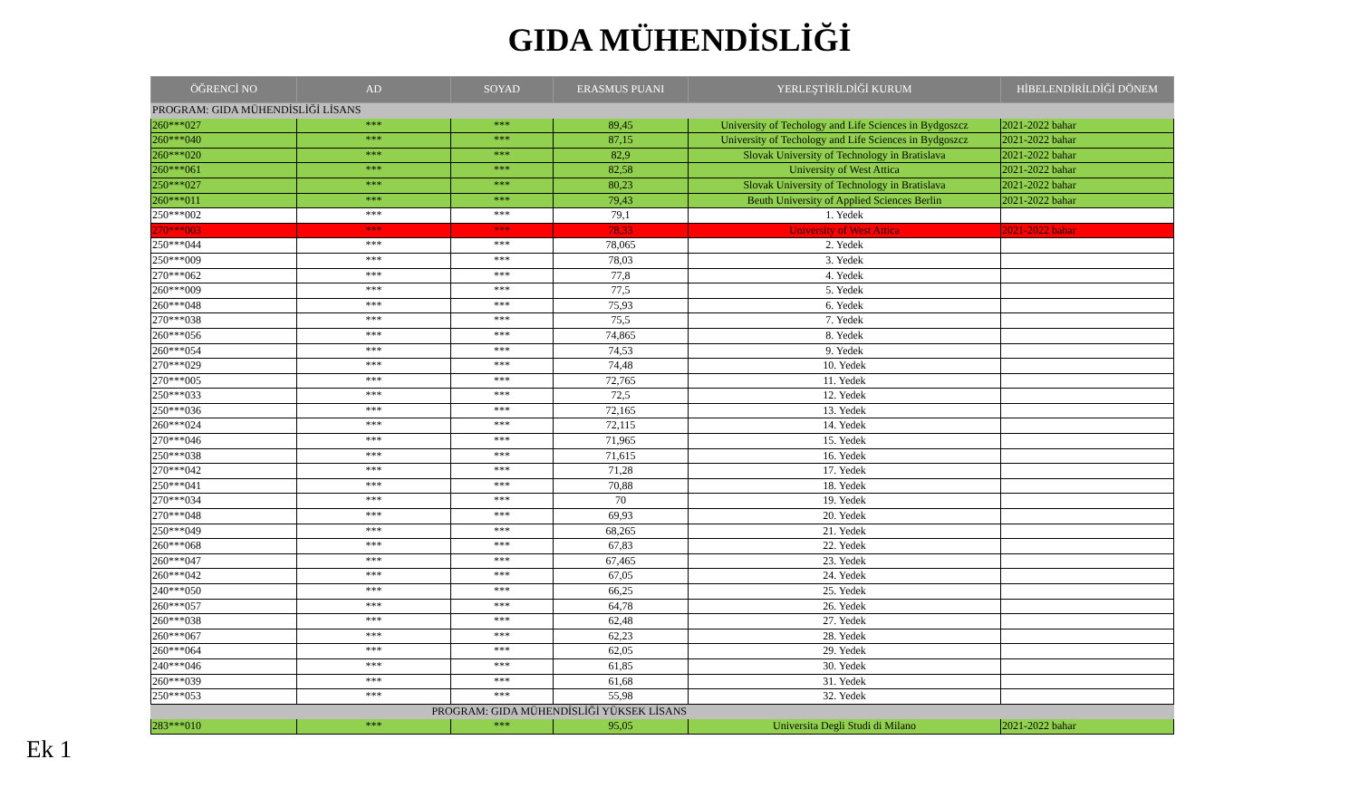GIDA MÜHENDİSLİĞİ
| ÖĞRENCİ NO | AD | SOYAD | ERASMUS PUANI | YERLEŞTİRİLDİĞİ KURUM | HİBELENDİRİLDİĞİ DÖNEM |
| --- | --- | --- | --- | --- | --- |
| PROGRAM: GIDA MÜHENDİSLİĞİ LİSANS | | | | | |
| 260***027 | *** | *** | 89,45 | University of Techology and Life Sciences in Bydgoszcz | 2021-2022 bahar |
| 260***040 | *** | *** | 87,15 | University of Techology and Life Sciences in Bydgoszcz | 2021-2022 bahar |
| 260***020 | *** | *** | 82,9 | Slovak University of Technology in Bratislava | 2021-2022 bahar |
| 260***061 | *** | *** | 82,58 | University of West Attica | 2021-2022 bahar |
| 250***027 | *** | *** | 80,23 | Slovak University of Technology in Bratislava | 2021-2022 bahar |
| 260***011 | *** | *** | 79,43 | Beuth University of Applied Sciences Berlin | 2021-2022 bahar |
| 250***002 | *** | *** | 79,1 | 1. Yedek | |
| 270***003 | *** | *** | 78,33 | University of West Attica | 2021-2022 bahar |
| 250***044 | *** | *** | 78,065 | 2. Yedek | |
| 250***009 | *** | *** | 78,03 | 3. Yedek | |
| 270***062 | *** | *** | 77,8 | 4. Yedek | |
| 260***009 | *** | *** | 77,5 | 5. Yedek | |
| 260***048 | *** | *** | 75,93 | 6. Yedek | |
| 270***038 | *** | *** | 75,5 | 7. Yedek | |
| 260***056 | *** | *** | 74,865 | 8. Yedek | |
| 260***054 | *** | *** | 74,53 | 9. Yedek | |
| 270***029 | *** | *** | 74,48 | 10. Yedek | |
| 270***005 | *** | *** | 72,765 | 11. Yedek | |
| 250***033 | *** | *** | 72,5 | 12. Yedek | |
| 250***036 | *** | *** | 72,165 | 13. Yedek | |
| 260***024 | *** | *** | 72,115 | 14. Yedek | |
| 270***046 | *** | *** | 71,965 | 15. Yedek | |
| 250***038 | *** | *** | 71,615 | 16. Yedek | |
| 270***042 | *** | *** | 71,28 | 17. Yedek | |
| 250***041 | *** | *** | 70,88 | 18. Yedek | |
| 270***034 | *** | *** | 70 | 19. Yedek | |
| 270***048 | *** | *** | 69,93 | 20. Yedek | |
| 250***049 | *** | *** | 68,265 | 21. Yedek | |
| 260***068 | *** | *** | 67,83 | 22. Yedek | |
| 260***047 | *** | *** | 67,465 | 23. Yedek | |
| 260***042 | *** | *** | 67,05 | 24. Yedek | |
| 240***050 | *** | *** | 66,25 | 25. Yedek | |
| 260***057 | *** | *** | 64,78 | 26. Yedek | |
| 260***038 | *** | *** | 62,48 | 27. Yedek | |
| 260***067 | *** | *** | 62,23 | 28. Yedek | |
| 260***064 | *** | *** | 62,05 | 29. Yedek | |
| 240***046 | *** | *** | 61,85 | 30. Yedek | |
| 260***039 | *** | *** | 61,68 | 31. Yedek | |
| 250***053 | *** | *** | 55,98 | 32. Yedek | |
| PROGRAM: GIDA MÜHENDİSLİĞİ YÜKSEK LİSANS | | | | | |
| 283***010 | *** | *** | 95,05 | Universita Degli Studi di Milano | 2021-2022 bahar |
Ek 1